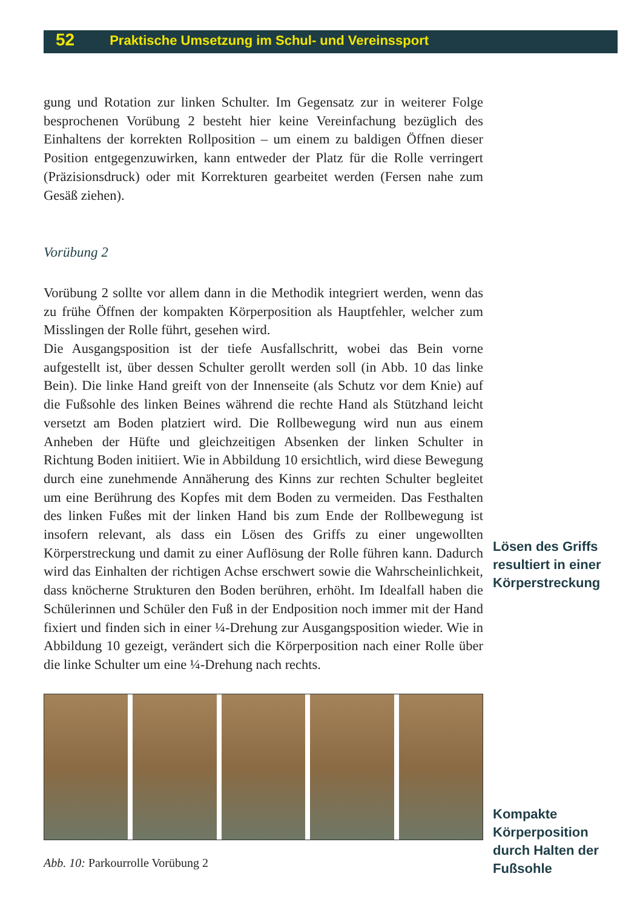52 Praktische Umsetzung im Schul- und Vereinssport
gung und Rotation zur linken Schulter. Im Gegensatz zur in weiterer Folge besprochenen Vorübung 2 besteht hier keine Vereinfachung bezüglich des Einhaltens der korrekten Rollposition – um einem zu baldigen Öffnen dieser Position entgegenzuwirken, kann entweder der Platz für die Rolle verringert (Präzisionsdruck) oder mit Korrekturen gearbeitet werden (Fersen nahe zum Gesäß ziehen).
Vorübung 2
Vorübung 2 sollte vor allem dann in die Methodik integriert werden, wenn das zu frühe Öffnen der kompakten Körperposition als Hauptfehler, welcher zum Misslingen der Rolle führt, gesehen wird.
Die Ausgangsposition ist der tiefe Ausfallschritt, wobei das Bein vorne aufgestellt ist, über dessen Schulter gerollt werden soll (in Abb. 10 das linke Bein). Die linke Hand greift von der Innenseite (als Schutz vor dem Knie) auf die Fußsohle des linken Beines während die rechte Hand als Stützhand leicht versetzt am Boden platziert wird. Die Rollbewegung wird nun aus einem Anheben der Hüfte und gleichzeitigen Absenken der linken Schulter in Richtung Boden initiiert. Wie in Abbildung 10 ersichtlich, wird diese Bewegung durch eine zunehmende Annäherung des Kinns zur rechten Schulter begleitet um eine Berührung des Kopfes mit dem Boden zu vermeiden. Das Festhalten des linken Fußes mit der linken Hand bis zum Ende der Rollbewegung ist insofern relevant, als dass ein Lösen des Griffs zu einer ungewollten Körperstreckung und damit zu einer Auflösung der Rolle führen kann. Dadurch wird das Einhalten der richtigen Achse erschwert sowie die Wahrscheinlichkeit, dass knöcherne Strukturen den Boden berühren, erhöht. Im Idealfall haben die Schülerinnen und Schüler den Fuß in der Endposition noch immer mit der Hand fixiert und finden sich in einer ¼-Drehung zur Ausgangsposition wieder. Wie in Abbildung 10 gezeigt, verändert sich die Körperposition nach einer Rolle über die linke Schulter um eine ¼-Drehung nach rechts.
Abb. 10: Parkourrolle Vorübung 2
Lösen des Griffs resultiert in einer Körperstreckung
Kompakte Körperposition durch Halten der Fußsohle